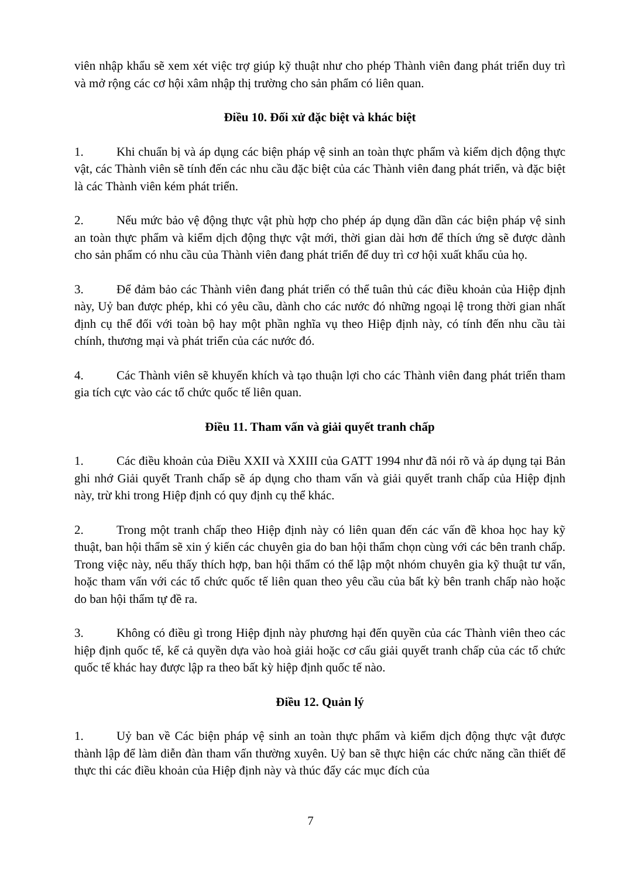viên nhập khẩu sẽ xem xét việc trợ giúp kỹ thuật như cho phép Thành viên đang phát triển duy trì và mở rộng các cơ hội xâm nhập thị trường cho sản phẩm có liên quan.
Điều 10. Đối xử đặc biệt và khác biệt
1. Khi chuẩn bị và áp dụng các biện pháp vệ sinh an toàn thực phẩm và kiểm dịch động thực vật, các Thành viên sẽ tính đến các nhu cầu đặc biệt của các Thành viên đang phát triển, và đặc biệt là các Thành viên kém phát triển.
2. Nếu mức bảo vệ động thực vật phù hợp cho phép áp dụng dần dần các biện pháp vệ sinh an toàn thực phẩm và kiểm dịch động thực vật mới, thời gian dài hơn để thích ứng sẽ được dành cho sản phẩm có nhu cầu của Thành viên đang phát triển để duy trì cơ hội xuất khẩu của họ.
3. Để đảm bảo các Thành viên đang phát triển có thể tuân thủ các điều khoản của Hiệp định này, Uỷ ban được phép, khi có yêu cầu, dành cho các nước đó những ngoại lệ trong thời gian nhất định cụ thể đối với toàn bộ hay một phần nghĩa vụ theo Hiệp định này, có tính đến nhu cầu tài chính, thương mại và phát triển của các nước đó.
4. Các Thành viên sẽ khuyến khích và tạo thuận lợi cho các Thành viên đang phát triển tham gia tích cực vào các tổ chức quốc tế liên quan.
Điều 11. Tham vấn và giải quyết tranh chấp
1. Các điều khoản của Điều XXII và XXIII của GATT 1994 như đã nói rõ và áp dụng tại Bản ghi nhớ Giải quyết Tranh chấp sẽ áp dụng cho tham vấn và giải quyết tranh chấp của Hiệp định này, trừ khi trong Hiệp định có quy định cụ thể khác.
2. Trong một tranh chấp theo Hiệp định này có liên quan đến các vấn đề khoa học hay kỹ thuật, ban hội thẩm sẽ xin ý kiến các chuyên gia do ban hội thẩm chọn cùng với các bên tranh chấp. Trong việc này, nếu thấy thích hợp, ban hội thẩm có thể lập một nhóm chuyên gia kỹ thuật tư vấn, hoặc tham vấn với các tổ chức quốc tế liên quan theo yêu cầu của bất kỳ bên tranh chấp nào hoặc do ban hội thẩm tự đề ra.
3. Không có điều gì trong Hiệp định này phương hại đến quyền của các Thành viên theo các hiệp định quốc tế, kể cả quyền dựa vào hoà giải hoặc cơ cấu giải quyết tranh chấp của các tổ chức quốc tế khác hay được lập ra theo bất kỳ hiệp định quốc tế nào.
Điều 12. Quản lý
1. Uỷ ban về Các biện pháp vệ sinh an toàn thực phẩm và kiểm dịch động thực vật được thành lập để làm diễn đàn tham vấn thường xuyên. Uỷ ban sẽ thực hiện các chức năng cần thiết để thực thi các điều khoản của Hiệp định này và thúc đẩy các mục đích của
7